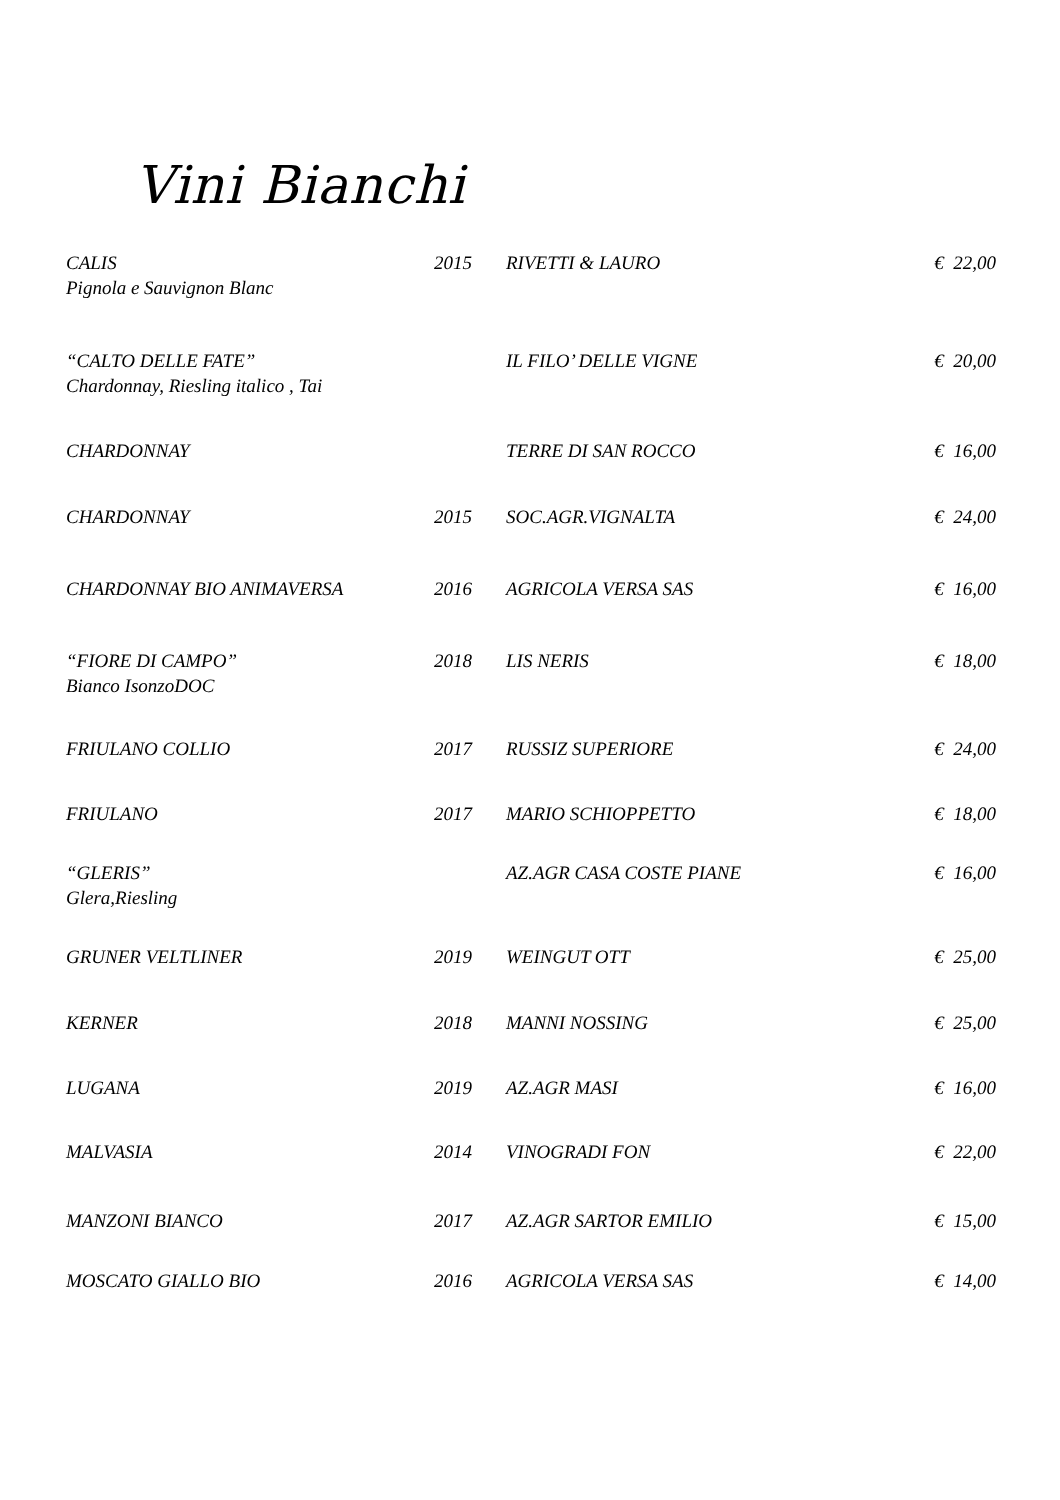Vini Bianchi
| CALIS Pignola e Sauvignon Blanc | 2015 | RIVETTI & LAURO | € 22,00 |
| “CALTO DELLE FATE” Chardonnay, Riesling italico , Tai | | IL FILO’ DELLE VIGNE | € 20,00 |
| CHARDONNAY | | TERRE DI SAN ROCCO | € 16,00 |
| CHARDONNAY | 2015 | SOC.AGR.VIGNALTA | € 24,00 |
| CHARDONNAY BIO ANIMAVERSA | 2016 | AGRICOLA VERSA SAS | € 16,00 |
| “FIORE DI CAMPO” Bianco IsonzoDOC | 2018 | LIS NERIS | € 18,00 |
| FRIULANO COLLIO | 2017 | RUSSIZ SUPERIORE | € 24,00 |
| FRIULANO | 2017 | MARIO SCHIOPPETTO | € 18,00 |
| “GLERIS” Glera,Riesling | | AZ.AGR CASA COSTE PIANE | € 16,00 |
| GRUNER VELTLINER | 2019 | WEINGUT OTT | € 25,00 |
| KERNER | 2018 | MANNI NOSSING | € 25,00 |
| LUGANA | 2019 | AZ.AGR MASI | € 16,00 |
| MALVASIA | 2014 | VINOGRADI FON | € 22,00 |
| MANZONI BIANCO | 2017 | AZ.AGR SARTOR EMILIO | € 15,00 |
| MOSCATO GIALLO BIO | 2016 | AGRICOLA VERSA SAS | € 14,00 |